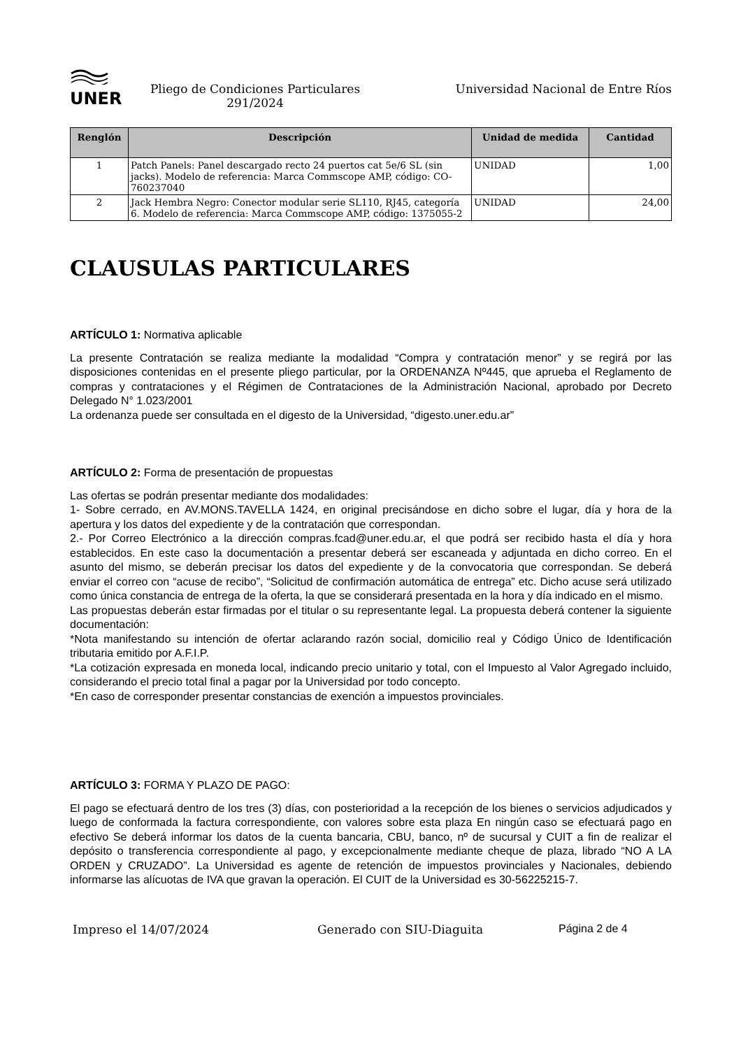UNER
Pliego de Condiciones Particulares
291/2024
Universidad Nacional de Entre Ríos
| Renglón | Descripción | Unidad de medida | Cantidad |
| --- | --- | --- | --- |
| 1 | Patch Panels: Panel descargado recto 24 puertos cat 5e/6 SL (sin jacks). Modelo de referencia: Marca Commscope AMP, código: CO-760237040 | UNIDAD | 1,00 |
| 2 | Jack Hembra Negro: Conector modular serie SL110, RJ45, categoría 6. Modelo de referencia: Marca Commscope AMP, código: 1375055-2 | UNIDAD | 24,00 |
CLAUSULAS PARTICULARES
ARTÍCULO 1: Normativa aplicable
La presente Contratación se realiza mediante la modalidad “Compra y contratación menor” y se regirá por las disposiciones contenidas en el presente pliego particular, por la ORDENANZA Nº445, que aprueba el Reglamento de compras y contrataciones y el Régimen de Contrataciones de la Administración Nacional, aprobado por Decreto Delegado N° 1.023/2001
La ordenanza puede ser consultada en el digesto de la Universidad, “digesto.uner.edu.ar”
ARTÍCULO 2: Forma de presentación de propuestas
Las ofertas se podrán presentar mediante dos modalidades:
1- Sobre cerrado, en AV.MONS.TAVELLA 1424, en original precisándose en dicho sobre el lugar, día y hora de la apertura y los datos del expediente y de la contratación que correspondan.
2.- Por Correo Electrónico a la dirección compras.fcad@uner.edu.ar, el que podrá ser recibido hasta el día y hora establecidos. En este caso la documentación a presentar deberá ser escaneada y adjuntada en dicho correo. En el asunto del mismo, se deberán precisar los datos del expediente y de la convocatoria que correspondan. Se deberá enviar el correo con “acuse de recibo”, “Solicitud de confirmación automática de entrega” etc. Dicho acuse será utilizado como única constancia de entrega de la oferta, la que se considerará presentada en la hora y día indicado en el mismo.
Las propuestas deberán estar firmadas por el titular o su representante legal. La propuesta deberá contener la siguiente documentación:
*Nota manifestando su intención de ofertar aclarando razón social, domicilio real y Código Único de Identificación tributaria emitido por A.F.I.P.
*La cotización expresada en moneda local, indicando precio unitario y total, con el Impuesto al Valor Agregado incluido, considerando el precio total final a pagar por la Universidad por todo concepto.
*En caso de corresponder presentar constancias de exención a impuestos provinciales.
ARTÍCULO 3: FORMA Y PLAZO DE PAGO:
El pago se efectuará dentro de los tres (3) días, con posterioridad a la recepción de los bienes o servicios adjudicados y luego de conformada la factura correspondiente, con valores sobre esta plaza En ningún caso se efectuará pago en efectivo Se deberá informar los datos de la cuenta bancaria, CBU, banco, nº de sucursal y CUIT a fin de realizar el depósito o transferencia correspondiente al pago, y excepcionalmente mediante cheque de plaza, librado “NO A LA ORDEN y CRUZADO”. La Universidad es agente de retención de impuestos provinciales y Nacionales, debiendo informarse las alícuotas de IVA que gravan la operación. El CUIT de la Universidad es 30-56225215-7.
Impreso el 14/07/2024 Generado con SIU-Diaguita Página 2 de 4